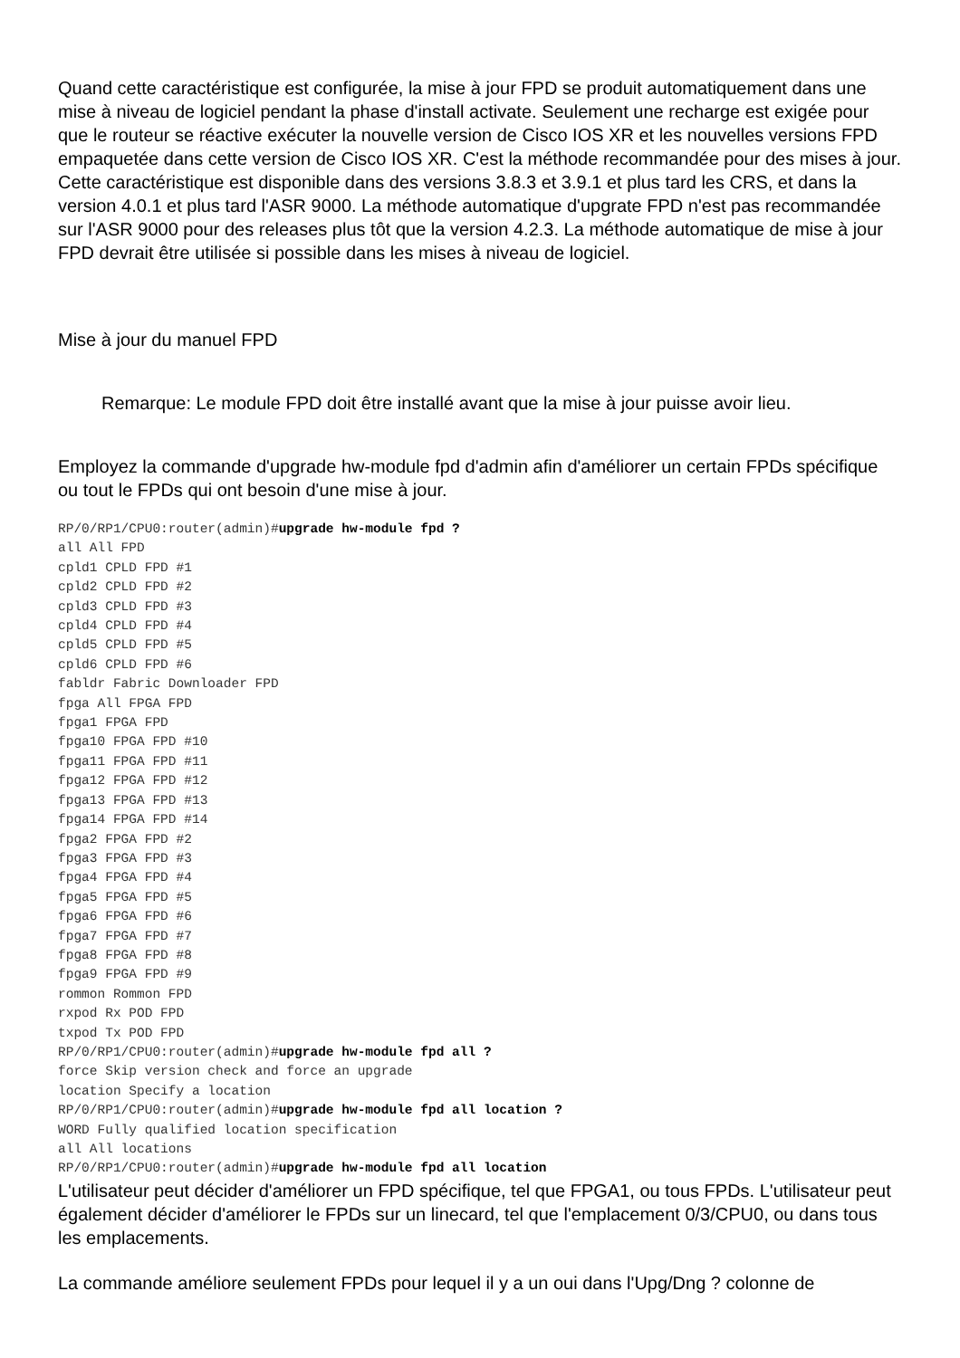Quand cette caractéristique est configurée, la mise à jour FPD se produit automatiquement dans une mise à niveau de logiciel pendant la phase d'install activate. Seulement une recharge est exigée pour que le routeur se réactive exécuter la nouvelle version de Cisco IOS XR et les nouvelles versions FPD empaquetée dans cette version de Cisco IOS XR. C'est la méthode recommandée pour des mises à jour. Cette caractéristique est disponible dans des versions 3.8.3 et 3.9.1 et plus tard les CRS, et dans la version 4.0.1 et plus tard l'ASR 9000. La méthode automatique d'upgrate FPD n'est pas recommandée sur l'ASR 9000 pour des releases plus tôt que la version 4.2.3. La méthode automatique de mise à jour FPD devrait être utilisée si possible dans les mises à niveau de logiciel.
Mise à jour du manuel FPD
Remarque: Le module FPD doit être installé avant que la mise à jour puisse avoir lieu.
Employez la commande d'upgrade hw-module fpd d'admin afin d'améliorer un certain FPDs spécifique ou tout le FPDs qui ont besoin d'une mise à jour.
RP/0/RP1/CPU0:router(admin)#upgrade hw-module fpd ?
all All FPD
cpld1 CPLD FPD #1
cpld2 CPLD FPD #2
cpld3 CPLD FPD #3
cpld4 CPLD FPD #4
cpld5 CPLD FPD #5
cpld6 CPLD FPD #6
fabldr Fabric Downloader FPD
fpga All FPGA FPD
fpga1 FPGA FPD
fpga10 FPGA FPD #10
fpga11 FPGA FPD #11
fpga12 FPGA FPD #12
fpga13 FPGA FPD #13
fpga14 FPGA FPD #14
fpga2 FPGA FPD #2
fpga3 FPGA FPD #3
fpga4 FPGA FPD #4
fpga5 FPGA FPD #5
fpga6 FPGA FPD #6
fpga7 FPGA FPD #7
fpga8 FPGA FPD #8
fpga9 FPGA FPD #9
rommon Rommon FPD
rxpod Rx POD FPD
txpod Tx POD FPD
RP/0/RP1/CPU0:router(admin)#upgrade hw-module fpd all ?
force Skip version check and force an upgrade
location Specify a location
RP/0/RP1/CPU0:router(admin)#upgrade hw-module fpd all location ?
WORD Fully qualified location specification
all All locations
RP/0/RP1/CPU0:router(admin)#upgrade hw-module fpd all location
L'utilisateur peut décider d'améliorer un FPD spécifique, tel que FPGA1, ou tous FPDs. L'utilisateur peut également décider d'améliorer le FPDs sur un linecard, tel que l'emplacement 0/3/CPU0, ou dans tous les emplacements.
La commande améliore seulement FPDs pour lequel il y a un oui dans l'Upg/Dng ? colonne de